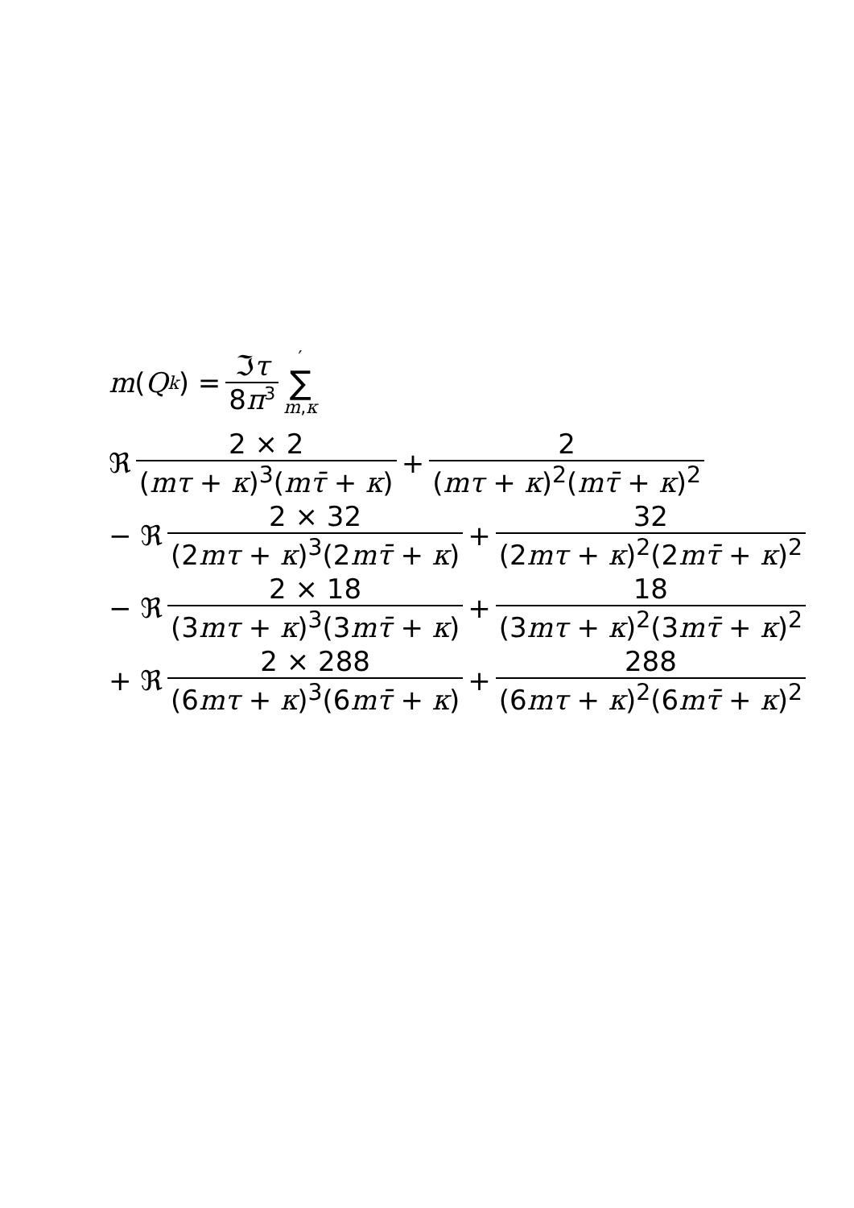m (Q<sub>k</sub>) = ℑτ 8π<sup>3</sup> ′ ∑ m,κ
ℜ 2 × 2 (mτ + κ)<sup>3</sup>(mτ̄ + κ) + 2 (mτ + κ)<sup>2</sup>(mτ̄ + κ)<sup>2</sup>
− ℜ 2 × 32 (2mτ + κ)<sup>3</sup>(2mτ̄ + κ) + 32 (2mτ + κ)<sup>2</sup>(2mτ̄ + κ)<sup>2</sup>
− ℜ 2 × 18 (3mτ + κ)<sup>3</sup>(3mτ̄ + κ) + 18 (3mτ + κ)<sup>2</sup>(3mτ̄ + κ)<sup>2</sup>
+ ℜ 2 × 288 (6mτ + κ)<sup>3</sup>(6mτ̄ + κ) + 288 (6mτ + κ)<sup>2</sup>(6mτ̄ + κ)<sup>2</sup>